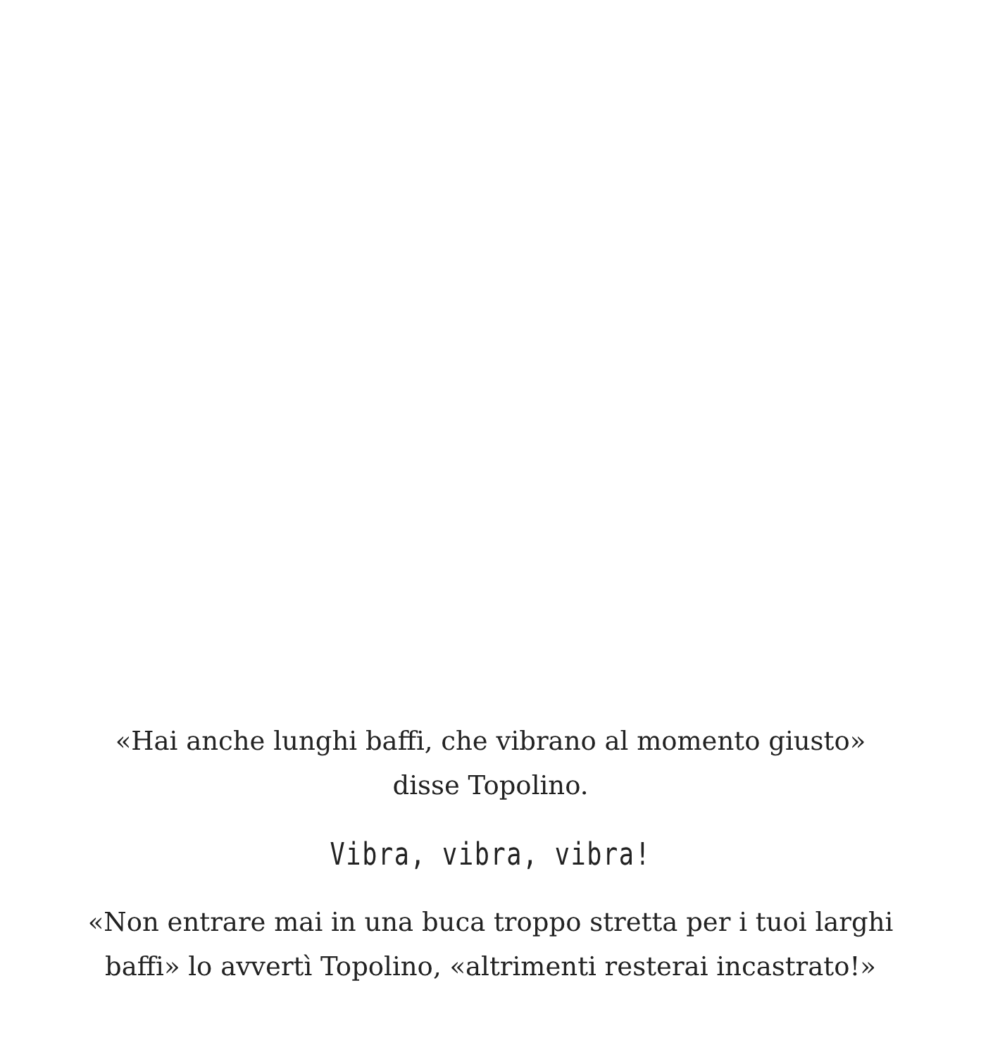«Hai anche lunghi baffi, che vibrano al momento giusto»
disse Topolino.
Vibra, vibra, vibra!
«Non entrare mai in una buca troppo stretta per i tuoi larghi
baffi» lo avvertì Topolino, «altrimenti resterai incastrato!»